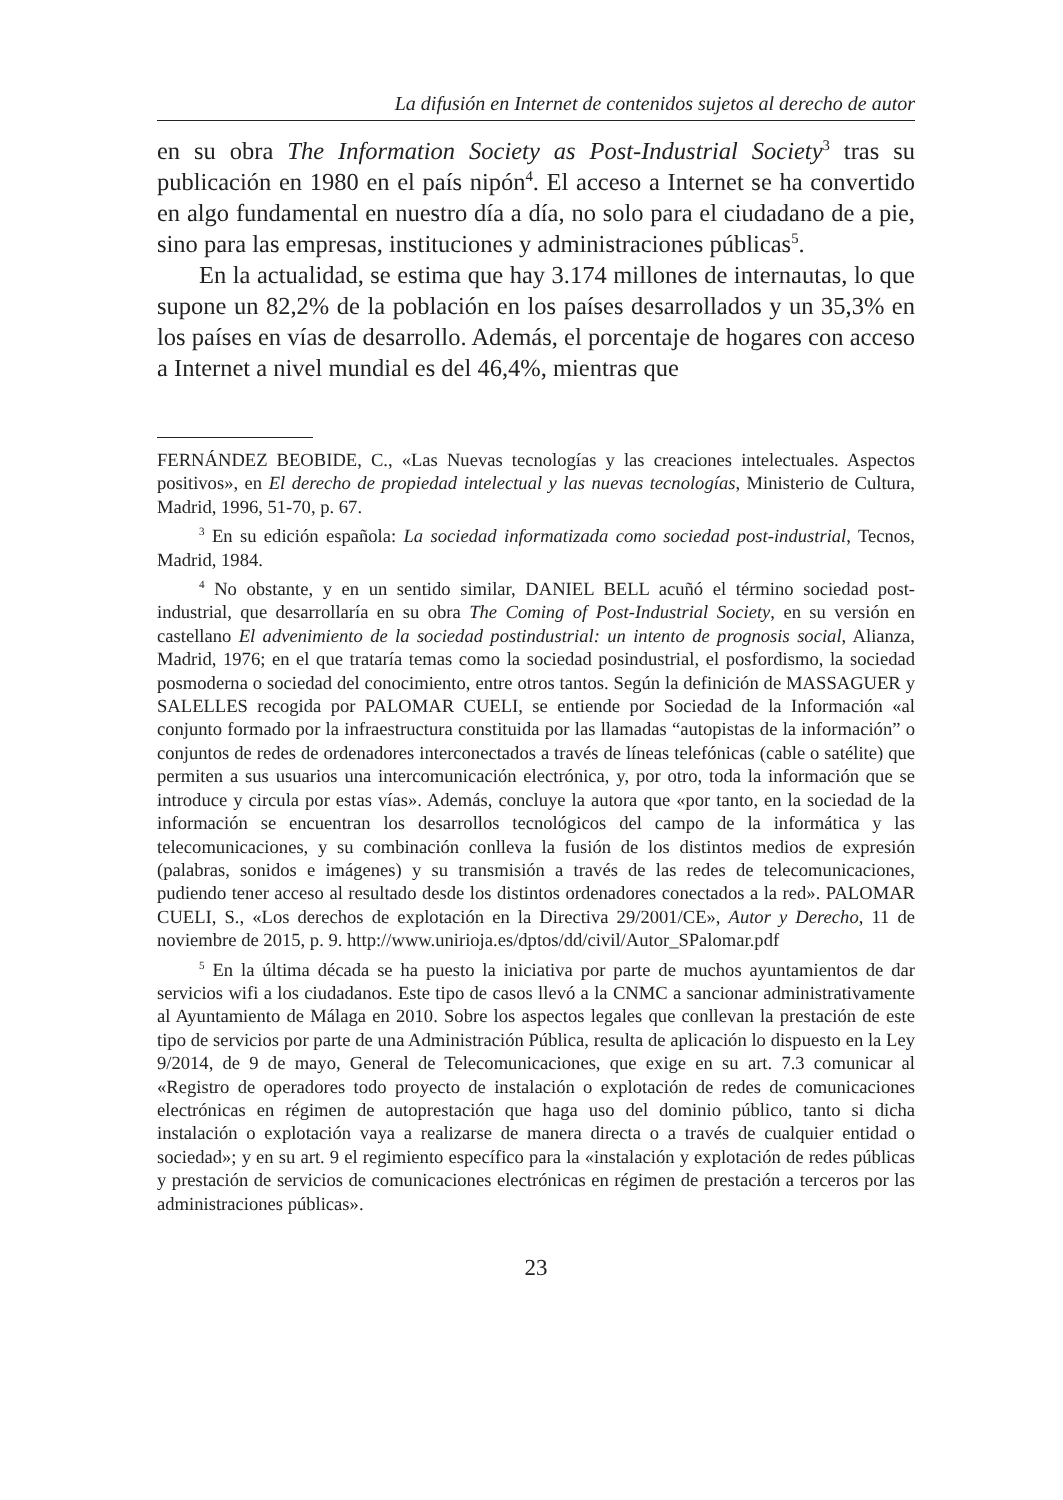La difusión en Internet de contenidos sujetos al derecho de autor
en su obra The Information Society as Post-Industrial Society<sup>3</sup> tras su publicación en 1980 en el país nipón<sup>4</sup>. El acceso a Internet se ha convertido en algo fundamental en nuestro día a día, no solo para el ciudadano de a pie, sino para las empresas, instituciones y administraciones públicas<sup>5</sup>.
En la actualidad, se estima que hay 3.174 millones de internautas, lo que supone un 82,2% de la población en los países desarrollados y un 35,3% en los países en vías de desarrollo. Además, el porcentaje de hogares con acceso a Internet a nivel mundial es del 46,4%, mientras que
FERNÁNDEZ BEOBIDE, C., «Las Nuevas tecnologías y las creaciones intelectuales. Aspectos positivos», en El derecho de propiedad intelectual y las nuevas tecnologías, Ministerio de Cultura, Madrid, 1996, 51-70, p. 67.
<sup>3</sup> En su edición española: La sociedad informatizada como sociedad post-industrial, Tecnos, Madrid, 1984.
<sup>4</sup> No obstante, y en un sentido similar, DANIEL BELL acuñó el término sociedad post-industrial, que desarrollaría en su obra The Coming of Post-Industrial Society, en su versión en castellano El advenimiento de la sociedad postindustrial: un intento de prognosis social, Alianza, Madrid, 1976; en el que trataría temas como la sociedad posindustrial, el posfordismo, la sociedad posmoderna o sociedad del conocimiento, entre otros tantos. Según la definición de MASSAGUER y SALELLES recogida por PALOMAR CUELI, se entiende por Sociedad de la Información «al conjunto formado por la infraestructura constituida por las llamadas “autopistas de la información” o conjuntos de redes de ordenadores interconectados a través de líneas telefónicas (cable o satélite) que permiten a sus usuarios una intercomunicación electrónica, y, por otro, toda la información que se introduce y circula por estas vías». Además, concluye la autora que «por tanto, en la sociedad de la información se encuentran los desarrollos tecnológicos del campo de la informática y las telecomunicaciones, y su combinación conlleva la fusión de los distintos medios de expresión (palabras, sonidos e imágenes) y su transmisión a través de las redes de telecomunicaciones, pudiendo tener acceso al resultado desde los distintos ordenadores conectados a la red». PALOMAR CUELI, S., «Los derechos de explotación en la Directiva 29/2001/CE», Autor y Derecho, 11 de noviembre de 2015, p. 9. http://www.unirioja.es/dptos/dd/civil/Autor_SPalomar.pdf
<sup>5</sup> En la última década se ha puesto la iniciativa por parte de muchos ayuntamientos de dar servicios wifi a los ciudadanos. Este tipo de casos llevó a la CNMC a sancionar administrativamente al Ayuntamiento de Málaga en 2010. Sobre los aspectos legales que conllevan la prestación de este tipo de servicios por parte de una Administración Pública, resulta de aplicación lo dispuesto en la Ley 9/2014, de 9 de mayo, General de Telecomunicaciones, que exige en su art. 7.3 comunicar al «Registro de operadores todo proyecto de instalación o explotación de redes de comunicaciones electrónicas en régimen de autoprestación que haga uso del dominio público, tanto si dicha instalación o explotación vaya a realizarse de manera directa o a través de cualquier entidad o sociedad»; y en su art. 9 el regimiento específico para la «instalación y explotación de redes públicas y prestación de servicios de comunicaciones electrónicas en régimen de prestación a terceros por las administraciones públicas».
23